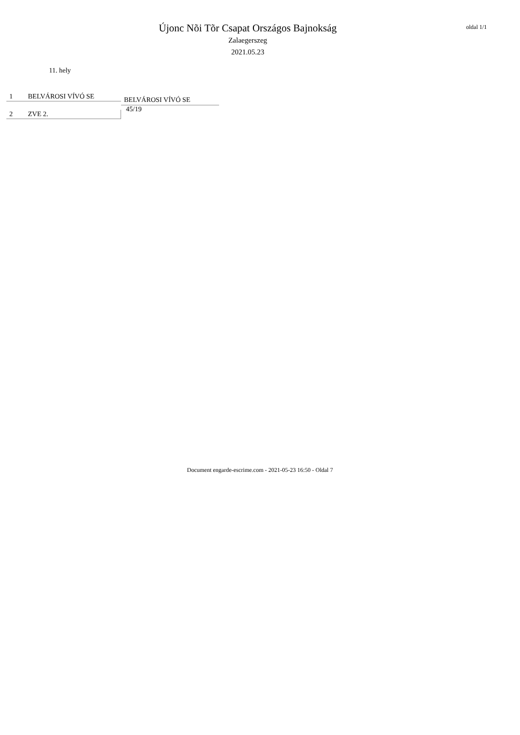Újonc Nõi Tõr Csapat Országos Bajnokság
Zalaegerszeg
2021.05.23
oldal 1/1
11. hely
1 BELVÁROSI VÍVÓ SE
2 ZVE 2.
BELVÁROSI VÍVÓ SE
45/19
Document engarde-escrime.com - 2021-05-23 16:50 - Oldal 7